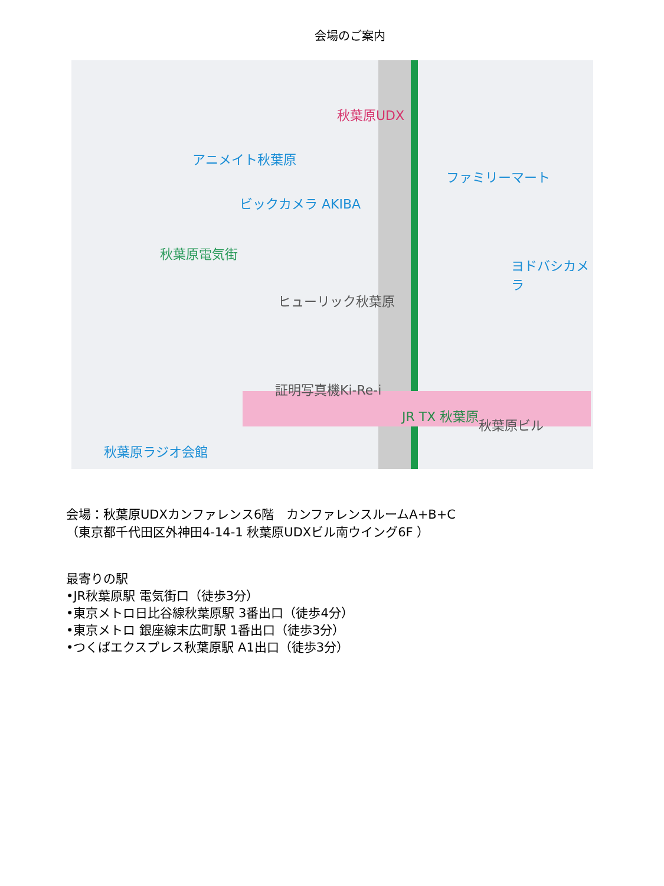会場のご案内
秋葉原UDX
アニメイト秋葉原
ビックカメラ AKIBA
秋葉原電気街
ヒューリック秋葉原
証明写真機Ki-Re-i
JR TX 秋葉原
秋葉原ラジオ会館
ファミリーマート
ヨドバシカメラ
秋葉原ビル
会場：秋葉原UDXカンファレンス6階　カンファレンスルームA+B+C
（東京都千代田区外神田4-14-1 秋葉原UDXビル南ウイング6F ）
最寄りの駅
•JR秋葉原駅 電気街口（徒歩3分）
•東京メトロ日比谷線秋葉原駅 3番出口（徒歩4分）
•東京メトロ 銀座線末広町駅 1番出口（徒歩3分）
•つくばエクスプレス秋葉原駅 A1出口（徒歩3分）